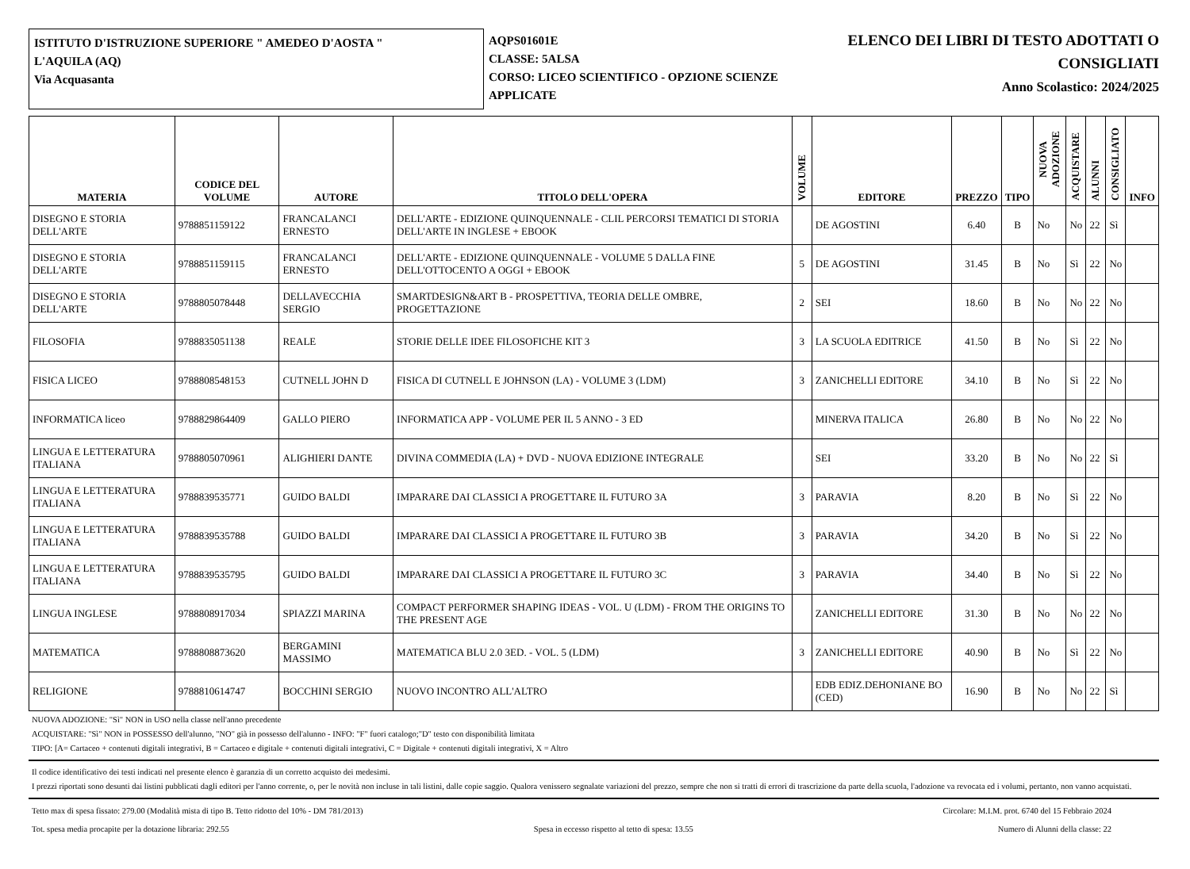ISTITUTO D'ISTRUZIONE SUPERIORE " AMEDEO D'AOSTA "
L'AQUILA (AQ)
Via Acquasanta
AQPS01601E
CLASSE: 5ALSA
CORSO: LICEO SCIENTIFICO - OPZIONE SCIENZE APPLICATE
ELENCO DEI LIBRI DI TESTO ADOTTATI O
CONSIGLIATI
Anno Scolastico: 2024/2025
| MATERIA | CODICE DEL VOLUME | AUTORE | TITOLO DELL'OPERA | VOLUME | EDITORE | PREZZO | TIPO | NUOVA ADOZIONE | ACQUISTARE | ALUNNI | CONSIGLIATO | INFO |
| --- | --- | --- | --- | --- | --- | --- | --- | --- | --- | --- | --- | --- |
| DISEGNO E STORIA DELL'ARTE | 9788851159122 | FRANCALANCI ERNESTO | DELL'ARTE - EDIZIONE QUINQUENNALE - CLIL PERCORSI TEMATICI DI STORIA DELL'ARTE IN INGLESE + EBOOK | | DE AGOSTINI | 6.40 | B | No | No | 22 | Sì | |
| DISEGNO E STORIA DELL'ARTE | 9788851159115 | FRANCALANCI ERNESTO | DELL'ARTE - EDIZIONE QUINQUENNALE - VOLUME 5 DALLA FINE DELL'OTTOCENTO A OGGI + EBOOK | 5 | DE AGOSTINI | 31.45 | B | No | Sì | 22 | No | |
| DISEGNO E STORIA DELL'ARTE | 9788805078448 | DELLAVECCHIA SERGIO | SMARTDESIGN&ART B - PROSPETTIVA, TEORIA DELLE OMBRE, PROGETTAZIONE | 2 | SEI | 18.60 | B | No | No | 22 | No | |
| FILOSOFIA | 9788835051138 | REALE | STORIE DELLE IDEE FILOSOFICHE KIT 3 | 3 | LA SCUOLA EDITRICE | 41.50 | B | No | Sì | 22 | No | |
| FISICA LICEO | 9788808548153 | CUTNELL JOHN D | FISICA DI CUTNELL E JOHNSON (LA) - VOLUME 3 (LDM) | 3 | ZANICHELLI EDITORE | 34.10 | B | No | Sì | 22 | No | |
| INFORMATICA liceo | 9788829864409 | GALLO PIERO | INFORMATICA APP - VOLUME PER IL 5 ANNO - 3 ED | | MINERVA ITALICA | 26.80 | B | No | No | 22 | No | |
| LINGUA E LETTERATURA ITALIANA | 9788805070961 | ALIGHIERI DANTE | DIVINA COMMEDIA (LA) + DVD - NUOVA EDIZIONE INTEGRALE | | SEI | 33.20 | B | No | No | 22 | Sì | |
| LINGUA E LETTERATURA ITALIANA | 9788839535771 | GUIDO BALDI | IMPARARE DAI CLASSICI A PROGETTARE IL FUTURO 3A | 3 | PARAVIA | 8.20 | B | No | Sì | 22 | No | |
| LINGUA E LETTERATURA ITALIANA | 9788839535788 | GUIDO BALDI | IMPARARE DAI CLASSICI A PROGETTARE IL FUTURO 3B | 3 | PARAVIA | 34.20 | B | No | Sì | 22 | No | |
| LINGUA E LETTERATURA ITALIANA | 9788839535795 | GUIDO BALDI | IMPARARE DAI CLASSICI A PROGETTARE IL FUTURO 3C | 3 | PARAVIA | 34.40 | B | No | Sì | 22 | No | |
| LINGUA INGLESE | 9788808917034 | SPIAZZI MARINA | COMPACT PERFORMER SHAPING IDEAS - VOL. U (LDM) - FROM THE ORIGINS TO THE PRESENT AGE | | ZANICHELLI EDITORE | 31.30 | B | No | No | 22 | No | |
| MATEMATICA | 9788808873620 | BERGAMINI MASSIMO | MATEMATICA BLU 2.0 3ED. - VOL. 5 (LDM) | 3 | ZANICHELLI EDITORE | 40.90 | B | No | Sì | 22 | No | |
| RELIGIONE | 9788810614747 | BOCCHINI SERGIO | NUOVO INCONTRO ALL'ALTRO | | EDB EDIZ.DEHONIANE BO (CED) | 16.90 | B | No | No | 22 | Sì | |
NUOVA ADOZIONE: "Sì" NON in USO nella classe nell'anno precedente
ACQUISTARE: "Sì" NON in POSSESSO dell'alunno, "NO" già in possesso dell'alunno - INFO: "F" fuori catalogo;"D" testo con disponibilità limitata
TIPO: [A= Cartaceo + contenuti digitali integrativi, B = Cartaceo e digitale + contenuti digitali integrativi, C = Digitale + contenuti digitali integrativi, X = Altro
Il codice identificativo dei testi indicati nel presente elenco è garanzia di un corretto acquisto dei medesimi.
I prezzi riportati sono desunti dai listini pubblicati dagli editori per l'anno corrente, o, per le novità non incluse in tali listini, dalle copie saggio. Qualora venissero segnalate variazioni del prezzo, sempre che non si tratti di errori di trascrizione da parte della scuola, l'adozione va revocata ed i volumi, pertanto, non vanno acquistati.
Tetto max di spesa fissato: 279.00 (Modalità mista di tipo B. Tetto ridotto del 10% - DM 781/2013) Circolare: M.I.M. prot. 6740 del 15 Febbraio 2024
Tot. spesa media procapite per la dotazione libraria: 292.55 Spesa in eccesso rispetto al tetto di spesa: 13.55 Numero di Alunni della classe: 22